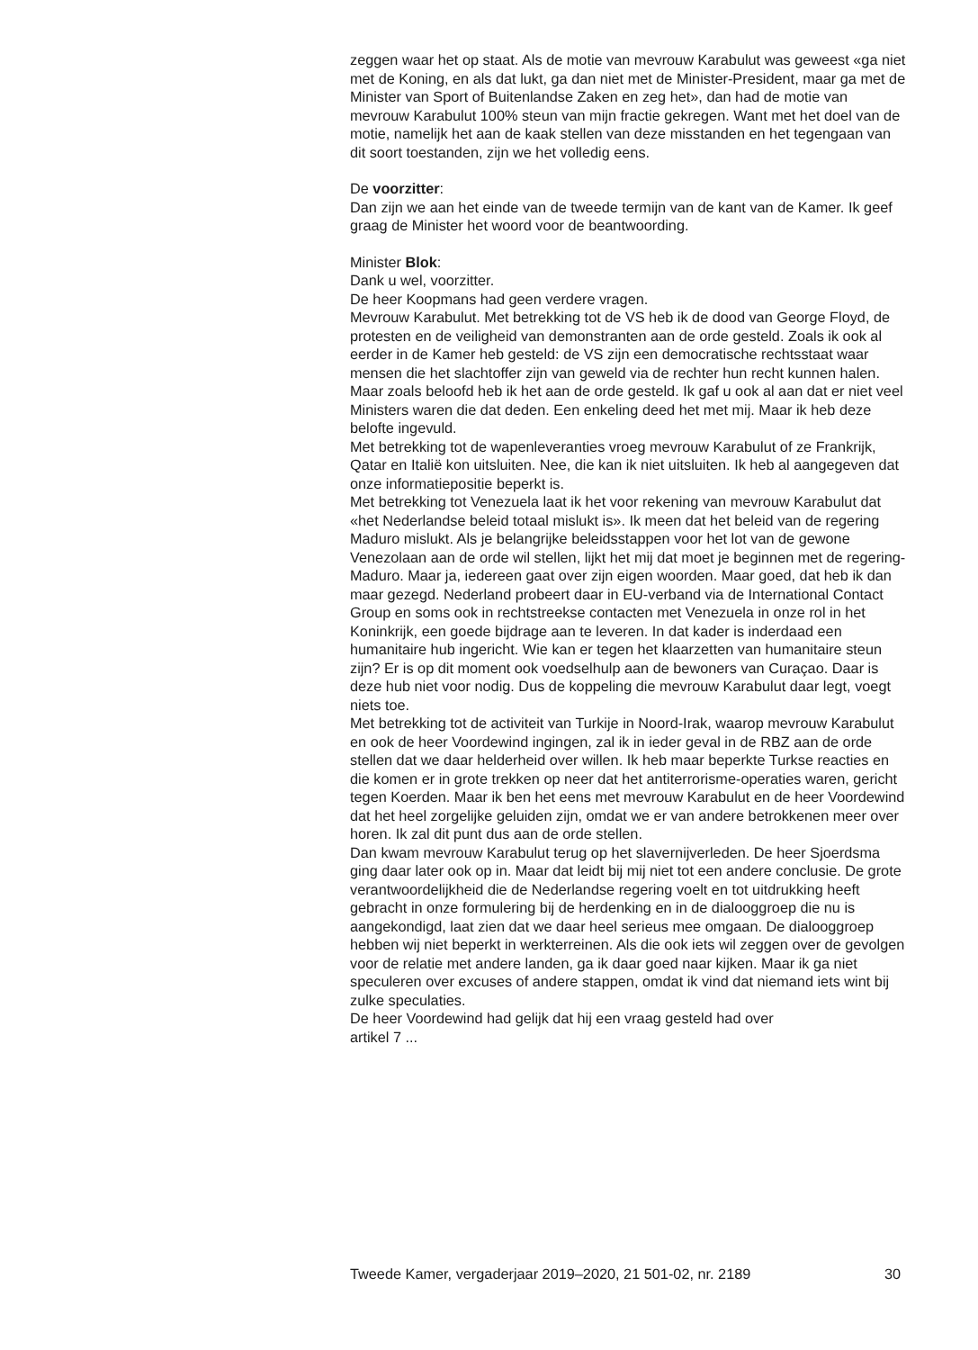zeggen waar het op staat. Als de motie van mevrouw Karabulut was geweest «ga niet met de Koning, en als dat lukt, ga dan niet met de Minister-President, maar ga met de Minister van Sport of Buitenlandse Zaken en zeg het», dan had de motie van mevrouw Karabulut 100% steun van mijn fractie gekregen. Want met het doel van de motie, namelijk het aan de kaak stellen van deze misstanden en het tegengaan van dit soort toestanden, zijn we het volledig eens.
De voorzitter:
Dan zijn we aan het einde van de tweede termijn van de kant van de Kamer. Ik geef graag de Minister het woord voor de beantwoording.
Minister Blok:
Dank u wel, voorzitter.
De heer Koopmans had geen verdere vragen.
Mevrouw Karabulut. Met betrekking tot de VS heb ik de dood van George Floyd, de protesten en de veiligheid van demonstranten aan de orde gesteld. Zoals ik ook al eerder in de Kamer heb gesteld: de VS zijn een democratische rechtsstaat waar mensen die het slachtoffer zijn van geweld via de rechter hun recht kunnen halen. Maar zoals beloofd heb ik het aan de orde gesteld. Ik gaf u ook al aan dat er niet veel Ministers waren die dat deden. Een enkeling deed het met mij. Maar ik heb deze belofte ingevuld.
Met betrekking tot de wapenleveranties vroeg mevrouw Karabulut of ze Frankrijk, Qatar en Italië kon uitsluiten. Nee, die kan ik niet uitsluiten. Ik heb al aangegeven dat onze informatiepositie beperkt is.
Met betrekking tot Venezuela laat ik het voor rekening van mevrouw Karabulut dat «het Nederlandse beleid totaal mislukt is». Ik meen dat het beleid van de regering Maduro mislukt. Als je belangrijke beleidsstappen voor het lot van de gewone Venezolaan aan de orde wil stellen, lijkt het mij dat moet je beginnen met de regering-Maduro. Maar ja, iedereen gaat over zijn eigen woorden. Maar goed, dat heb ik dan maar gezegd. Nederland probeert daar in EU-verband via de International Contact Group en soms ook in rechtstreekse contacten met Venezuela in onze rol in het Koninkrijk, een goede bijdrage aan te leveren. In dat kader is inderdaad een humanitaire hub ingericht. Wie kan er tegen het klaarzetten van humanitaire steun zijn? Er is op dit moment ook voedselhulp aan de bewoners van Curaçao. Daar is deze hub niet voor nodig. Dus de koppeling die mevrouw Karabulut daar legt, voegt niets toe.
Met betrekking tot de activiteit van Turkije in Noord-Irak, waarop mevrouw Karabulut en ook de heer Voordewind ingingen, zal ik in ieder geval in de RBZ aan de orde stellen dat we daar helderheid over willen. Ik heb maar beperkte Turkse reacties en die komen er in grote trekken op neer dat het antiterrorisme-operaties waren, gericht tegen Koerden. Maar ik ben het eens met mevrouw Karabulut en de heer Voordewind dat het heel zorgelijke geluiden zijn, omdat we er van andere betrokkenen meer over horen. Ik zal dit punt dus aan de orde stellen.
Dan kwam mevrouw Karabulut terug op het slavernijverleden. De heer Sjoerdsma ging daar later ook op in. Maar dat leidt bij mij niet tot een andere conclusie. De grote verantwoordelijkheid die de Nederlandse regering voelt en tot uitdrukking heeft gebracht in onze formulering bij de herdenking en in de dialooggroep die nu is aangekondigd, laat zien dat we daar heel serieus mee omgaan. De dialooggroep hebben wij niet beperkt in werkterreinen. Als die ook iets wil zeggen over de gevolgen voor de relatie met andere landen, ga ik daar goed naar kijken. Maar ik ga niet speculeren over excuses of andere stappen, omdat ik vind dat niemand iets wint bij zulke speculaties.
De heer Voordewind had gelijk dat hij een vraag gesteld had over
artikel 7 ...
Tweede Kamer, vergaderjaar 2019–2020, 21 501-02, nr. 2189 30